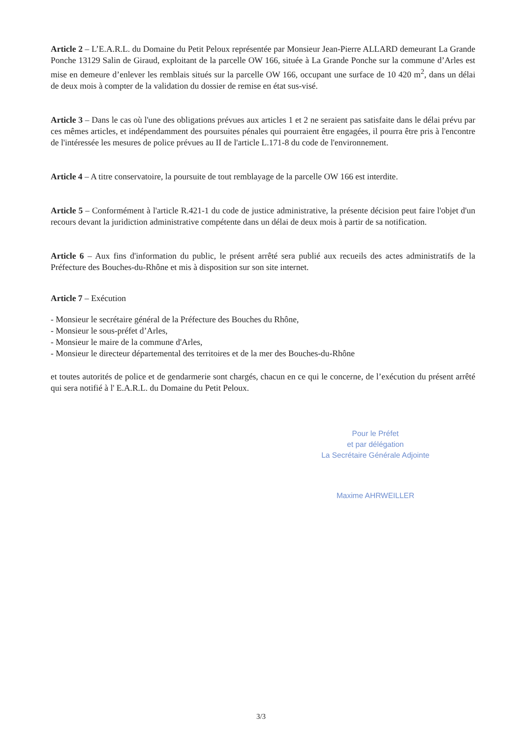Article 2 – L’E.A.R.L. du Domaine du Petit Peloux représentée par Monsieur Jean-Pierre ALLARD demeurant La Grande Ponche 13129 Salin de Giraud, exploitant de la parcelle OW 166, située à La Grande Ponche sur la commune d’Arles est mise en demeure d’enlever les remblais situés sur la parcelle OW 166, occupant une surface de 10 420 m<sup>2</sup>, dans un délai de deux mois à compter de la validation du dossier de remise en état sus-visé.
Article 3 – Dans le cas où l'une des obligations prévues aux articles 1 et 2 ne seraient pas satisfaite dans le délai prévu par ces mêmes articles, et indépendamment des poursuites pénales qui pourraient être engagées, il pourra être pris à l'encontre de l'intéressée les mesures de police prévues au II de l'article L.171-8 du code de l'environnement.
Article 4 – A titre conservatoire, la poursuite de tout remblayage de la parcelle OW 166 est interdite.
Article 5 – Conformément à l'article R.421-1 du code de justice administrative, la présente décision peut faire l'objet d'un recours devant la juridiction administrative compétente dans un délai de deux mois à partir de sa notification.
Article 6 – Aux fins d'information du public, le présent arrêté sera publié aux recueils des actes administratifs de la Préfecture des Bouches-du-Rhône et mis à disposition sur son site internet.
Article 7 – Exécution
- Monsieur le secrétaire général de la Préfecture des Bouches du Rhône,
- Monsieur le sous-préfet d’Arles,
- Monsieur le maire de la commune d'Arles,
- Monsieur le directeur départemental des territoires et de la mer des Bouches-du-Rhône
et toutes autorités de police et de gendarmerie sont chargés, chacun en ce qui le concerne, de l’exécution du présent arrêté qui sera notifié à l' E.A.R.L. du Domaine du Petit Peloux.
Pour le Préfet
et par délégation
La Secrétaire Générale Adjointe
Maxime AHRWEILLER
3/3